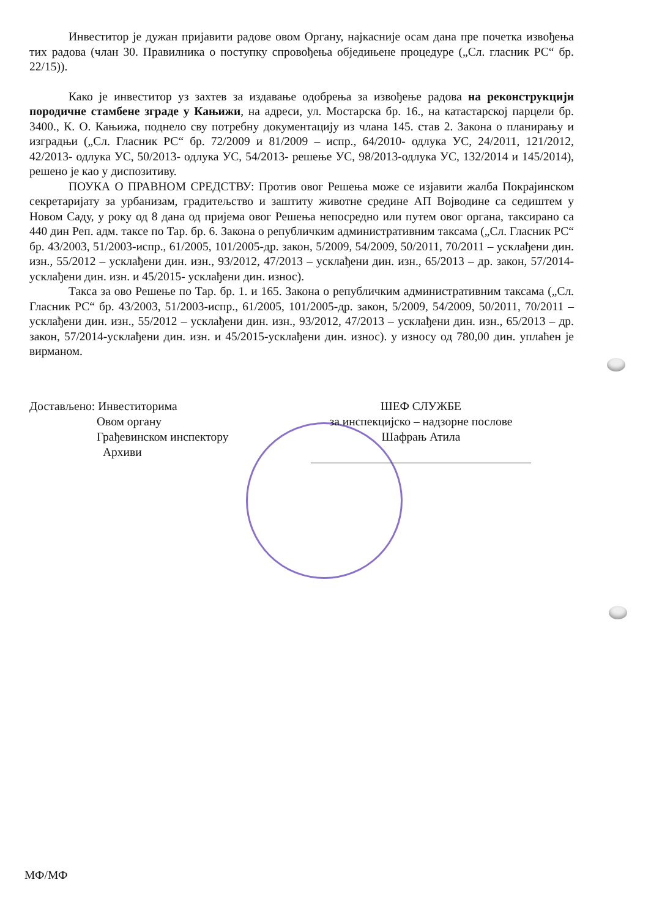Инвеститор је дужан пријавити радове овом Органу, најкасније осам дана пре почетка извођења тих радова (члан 30. Правилника о поступку спровођења обједињене процедуре („Сл. гласник РС“ бр. 22/15)).
Како је инвеститор уз захтев за издавање одобрења за извођење радова на реконструкцији породичне стамбене зграде у Кањижи, на адреси, ул. Мостарска бр. 16., на катастарској парцели бр. 3400., К. О. Кањижа, поднело сву потребну документацију из члана 145. став 2. Закона о планирању и изградњи („Сл. Гласник РС“ бр. 72/2009 и 81/2009 – испр., 64/2010- одлука УС, 24/2011, 121/2012, 42/2013- одлука УС, 50/2013- одлука УС, 54/2013- решење УС, 98/2013-одлука УС, 132/2014 и 145/2014), решено је као у диспозитиву.
ПОУКА О ПРАВНОМ СРЕДСТВУ: Против овог Решења може се изјавити жалба Покрајинском секретаријату за урбанизам, градитељство и заштиту животне средине АП Војводине са седиштем у Новом Саду, у року од 8 дана од пријема овог Решења непосредно или путем овог органа, таксирано са 440 дин Реп. адм. таксе по Тар. бр. 6. Закона о републичким административним таксама („Сл. Гласник РС“ бр. 43/2003, 51/2003-испр., 61/2005, 101/2005-др. закон, 5/2009, 54/2009, 50/2011, 70/2011 – усклађени дин. изн., 55/2012 – усклађени дин. изн., 93/2012, 47/2013 – усклађени дин. изн., 65/2013 – др. закон, 57/2014-усклађени дин. изн. и 45/2015- усклађени дин. износ).
Такса за ово Решење по Тар. бр. 1. и 165. Закона о републичким административним таксама („Сл. Гласник РС“ бр. 43/2003, 51/2003-испр., 61/2005, 101/2005-др. закон, 5/2009, 54/2009, 50/2011, 70/2011 – усклађени дин. изн., 55/2012 – усклађени дин. изн., 93/2012, 47/2013 – усклађени дин. изн., 65/2013 – др. закон, 57/2014-усклађени дин. изн. и 45/2015-усклађени дин. износ). у износу од 780,00 дин. уплаћен је вирманом.
Достављено: Инвеститорима
Овом органу
Грађевинском инспектору
Архиви
ШЕФ СЛУЖБЕ
за инспекцијско – надзорне послове
Шафрањ Атила
МФ/МФ